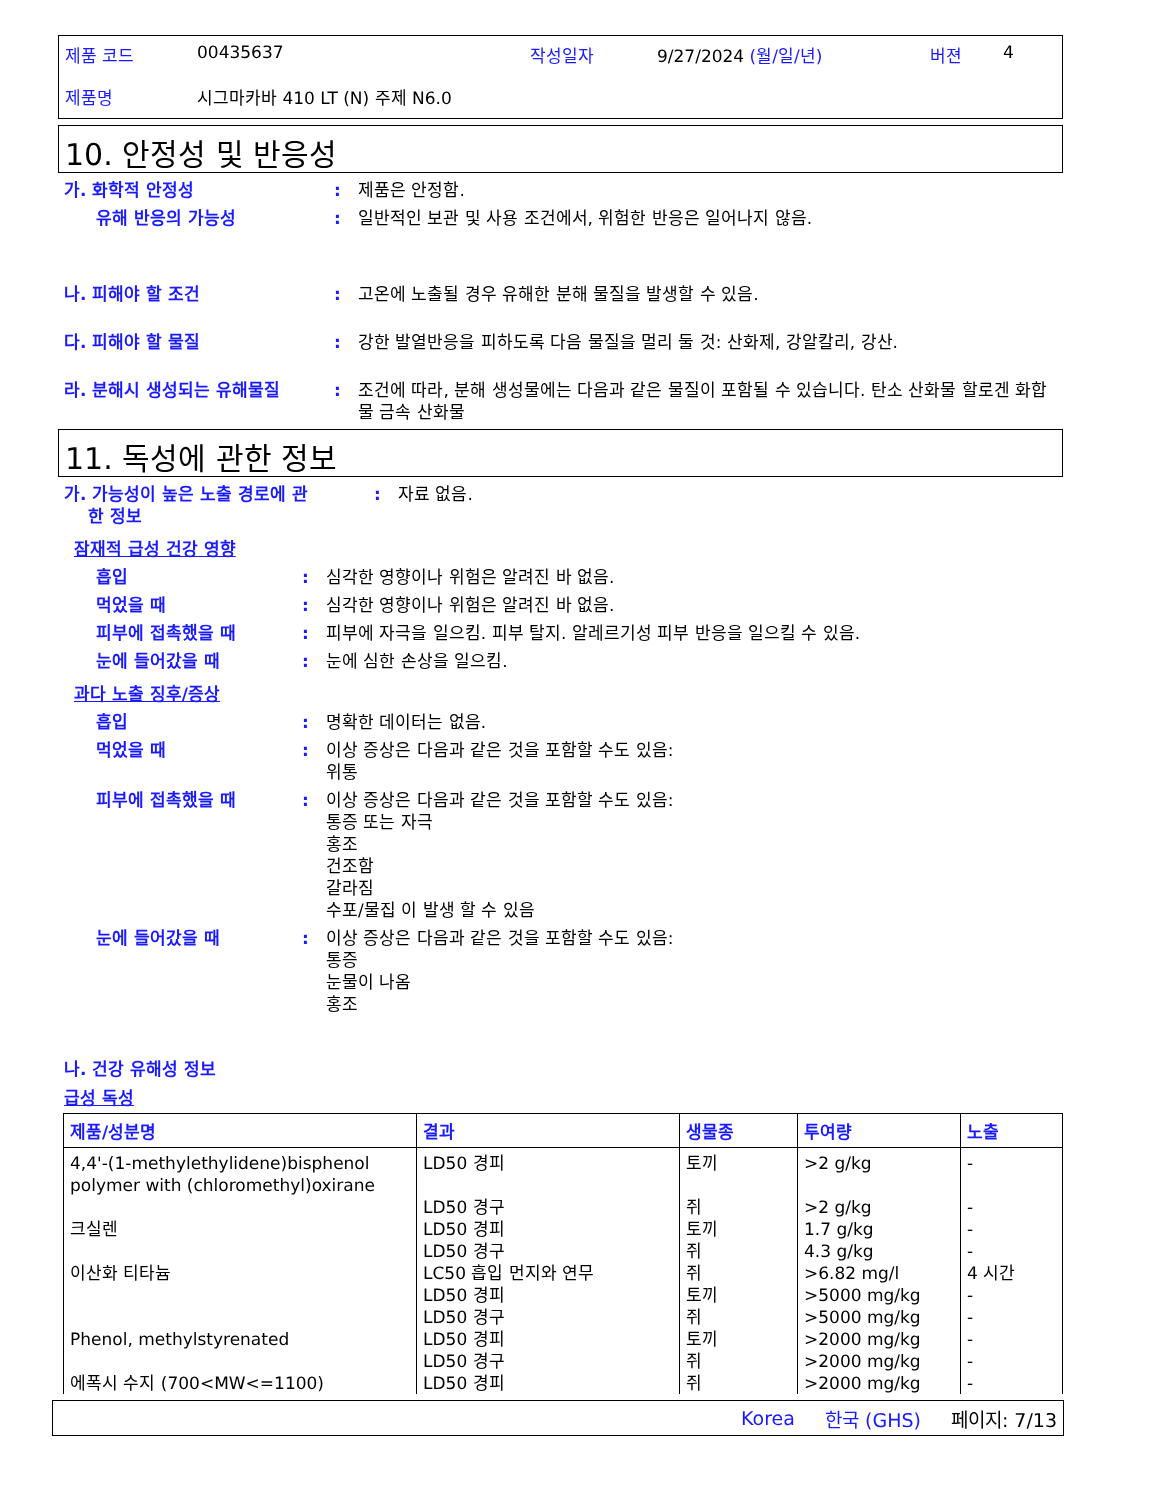제품 코드 00435637 작성일자 9/27/2024 (월/일/년) 버젼 4
제품명 시그마카바 410 LT (N) 주제 N6.0
10. 안정성 및 반응성
가. 화학적 안정성: 제품은 안정함.
유해 반응의 가능성: 일반적인 보관 및 사용 조건에서, 위험한 반응은 일어나지 않음.
나. 피해야 할 조건: 고온에 노출될 경우 유해한 분해 물질을 발생할 수 있음.
다. 피해야 할 물질: 강한 발열반응을 피하도록 다음 물질을 멀리 둘 것: 산화제, 강알칼리, 강산.
라. 분해시 생성되는 유해물질: 조건에 따라, 분해 생성물에는 다음과 같은 물질이 포함될 수 있습니다. 탄소 산화물 할로겐 화합물 금속 산화물
11. 독성에 관한 정보
가. 가능성이 높은 노출 경로에 관
한 정보: 자료 없음.
잠재적 급성 건강 영향
흡입: 심각한 영향이나 위험은 알려진 바 없음.
먹었을 때: 심각한 영향이나 위험은 알려진 바 없음.
피부에 접촉했을 때: 피부에 자극을 일으킴. 피부 탈지. 알레르기성 피부 반응을 일으킬 수 있음.
눈에 들어갔을 때: 눈에 심한 손상을 일으킴.
과다 노출 징후/증상
흡입: 명확한 데이터는 없음.
먹었을 때: 이상 증상은 다음과 같은 것을 포함할 수도 있음:
위통
피부에 접촉했을 때: 이상 증상은 다음과 같은 것을 포함할 수도 있음:
통증 또는 자극
홍조
건조함
갈라짐
수포/물집 이 발생 할 수 있음
눈에 들어갔을 때: 이상 증상은 다음과 같은 것을 포함할 수도 있음:
통증
눈물이 나옴
홍조
나. 건강 유해성 정보
급성 독성
| 제품/성분명 | 결과 | 생물종 | 투여량 | 노출 |
| --- | --- | --- | --- | --- |
| 4,4'-(1-methylethylidene)bisphenol polymer with (chloromethyl)oxirane | LD50 경피 | 토끼 | >2 g/kg | - |
| | LD50 경구 | 쥐 | >2 g/kg | - |
| 크실렌 | LD50 경피 | 토끼 | 1.7 g/kg | - |
| | LD50 경구 | 쥐 | 4.3 g/kg | - |
| 이산화 티타늄 | LC50 흡입 먼지와 연무 | 쥐 | >6.82 mg/l | 4 시간 |
| | LD50 경피 | 토끼 | >5000 mg/kg | - |
| | LD50 경구 | 쥐 | >5000 mg/kg | - |
| Phenol, methylstyrenated | LD50 경피 | 토끼 | >2000 mg/kg | - |
| | LD50 경구 | 쥐 | >2000 mg/kg | - |
| 에폭시 수지 (700<MW<=1100) | LD50 경피 | 쥐 | >2000 mg/kg | - |
Korea 한국 (GHS) 페이지: 7/13